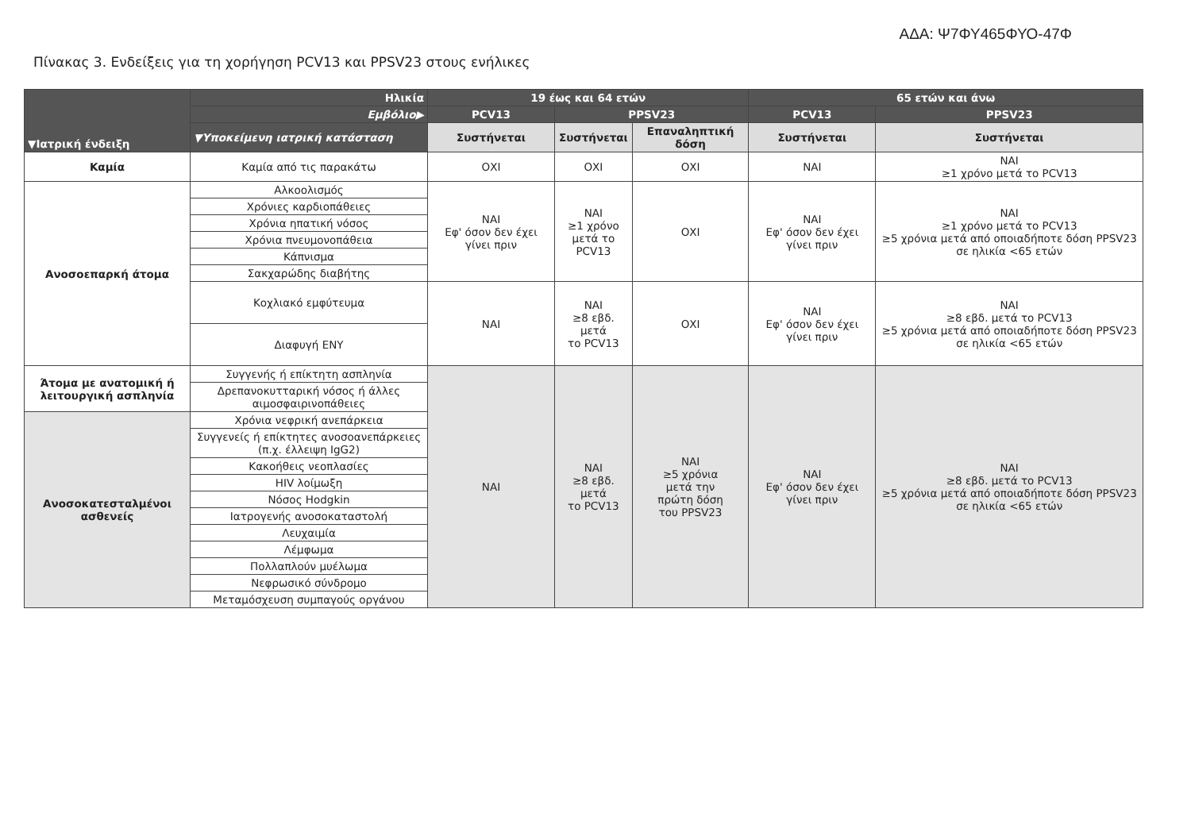ΑΔΑ: Ψ7ΦΥ465ΦΥΟ-47Φ
Πίνακας 3. Ενδείξεις για τη χορήγηση PCV13 και PPSV23 στους ενήλικες
| ▼Ιατρική ένδειξη | Ηλικία | 19 έως και 64 ετών | | | 65 ετών και άνω | |
| --- | --- | --- | --- | --- | --- | --- |
| | Εμβόλιο▶ | PCV13 | PPSV23 | | PCV13 | PPSV23 |
| | ▼Υποκείμενη ιατρική κατάσταση | Συστήνεται | Συστήνεται | Επαναληπτική δόση | Συστήνεται | Συστήνεται |
| Καμία | Καμία από τις παρακάτω | ΟΧΙ | ΟΧΙ | ΟΧΙ | ΝΑΙ | ΝΑΙ ≥1 χρόνο μετά το PCV13 |
| Ανοσοεπαρκή άτομα | Αλκοολισμός | ΝΑΙ Εφ' όσον δεν έχει γίνει πριν | ΝΑΙ ≥1 χρόνο μετά το PCV13 | ΟΧΙ | ΝΑΙ Εφ' όσον δεν έχει γίνει πριν | ΝΑΙ ≥1 χρόνο μετά το PCV13 ≥5 χρόνια μετά από οποιαδήποτε δόση PPSV23 σε ηλικία <65 ετών |
| | Χρόνιες καρδιοπάθειες | | | | | |
| | Χρόνια ηπατική νόσος | | | | | |
| | Χρόνια πνευμονοπάθεια | | | | | |
| | Κάπνισμα | | | | | |
| | Σακχαρώδης διαβήτης | | | | | |
| | Κοχλιακό εμφύτευμα | ΝΑΙ | ΝΑΙ ≥8 εβδ. μετά το PCV13 | ΟΧΙ | ΝΑΙ Εφ' όσον δεν έχει γίνει πριν | ΝΑΙ ≥8 εβδ. μετά το PCV13 ≥5 χρόνια μετά από οποιαδήποτε δόση PPSV23 σε ηλικία <65 ετών |
| | Διαφυγή ΕΝΥ | | | | | |
| Άτομα με ανατομική ή λειτουργική ασπληνία | Συγγενής ή επίκτητη ασπληνία | ΝΑΙ | ΝΑΙ ≥8 εβδ. μετά το PCV13 | ΝΑΙ ≥5 χρόνια μετά την πρώτη δόση του PPSV23 | ΝΑΙ Εφ' όσον δεν έχει γίνει πριν | ΝΑΙ ≥8 εβδ. μετά το PCV13 ≥5 χρόνια μετά από οποιαδήποτε δόση PPSV23 σε ηλικία <65 ετών |
| | Δρεπανοκυτταρική νόσος ή άλλες αιμοσφαιρινοπάθειες | | | | | |
| Ανοσοκατεσταλμένοι ασθενείς | Χρόνια νεφρική ανεπάρκεια | | | | | |
| | Συγγενείς ή επίκτητες ανοσοανεπάρκειες (π.χ. έλλειψη IgG2) | | | | | |
| | Κακοήθεις νεοπλασίες | | | | | |
| | HIV λοίμωξη | | | | | |
| | Νόσος Hodgkin | | | | | |
| | Ιατρογενής ανοσοκαταστολή | | | | | |
| | Λευχαιμία | | | | | |
| | Λέμφωμα | | | | | |
| | Πολλαπλούν μυέλωμα | | | | | |
| | Νεφρωσικό σύνδρομο | | | | | |
| | Μεταμόσχευση συμπαγούς οργάνου | | | | | |